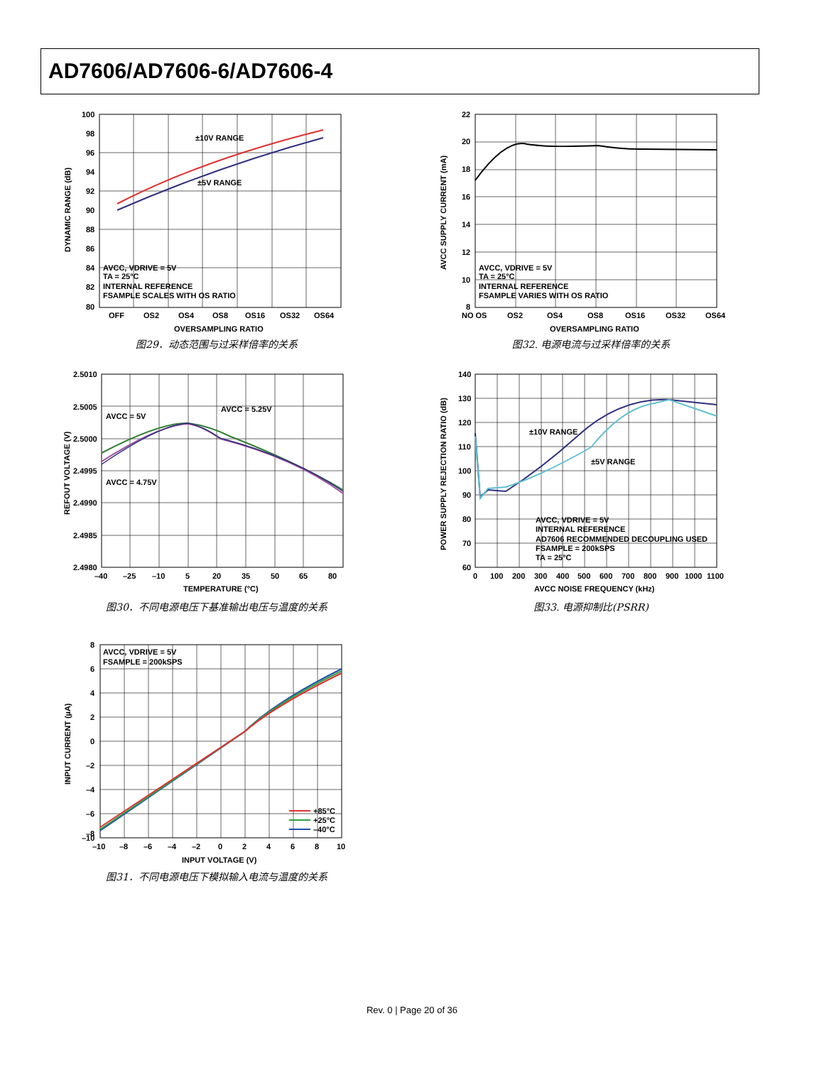AD7606/AD7606-6/AD7606-4
±10V RANGE
±5V RANGE
AVCC, VDRIVE = 5V
TA = 25°C
INTERNAL REFERENCE
FSAMPLE SCALES WITH OS RATIO
100
98
96
94
92
90
88
86
84
82
80
OFF
OS2
OS4
OS8
OS16
OS32
OS64
OVERSAMPLING RATIO
DYNAMIC RANGE (dB)
图29．动态范围与过采样倍率的关系
AVCC, VDRIVE = 5V
TA = 25°C
INTERNAL REFERENCE
FSAMPLE VARIES WITH OS RATIO
22
20
18
16
14
12
10
8
NO OS
OS2
OS4
OS8
OS16
OS32
OS64
OVERSAMPLING RATIO
AVCC SUPPLY CURRENT (mA)
图32. 电源电流与过采样倍率的关系
AVCC = 5V
AVCC = 5.25V
AVCC = 4.75V
2.5010
2.5005
2.5000
2.4995
2.4990
2.4985
2.4980
–40
–25
–10
5
20
35
50
65
80
TEMPERATURE (°C)
REFOUT VOLTAGE (V)
图30．不同电源电压下基准输出电压与温度的关系
±10V RANGE
±5V RANGE
AVCC, VDRIVE = 5V
INTERNAL REFERENCE
AD7606 RECOMMENDED DECOUPLING USED
FSAMPLE = 200kSPS
TA = 25°C
140
130
120
110
100
90
80
70
60
0
100
200
300
400
500
600
700
800
900
1000
1100
AVCC NOISE FREQUENCY (kHz)
POWER SUPPLY REJECTION RATIO (dB)
图33. 电源抑制比(PSRR)
AVCC, VDRIVE = 5V
FSAMPLE = 200kSPS
+85°C
+25°C
–40°C
8
6
4
2
0
–2
–4
–6
–8
–10
–10
–8
–6
–4
–2
0
2
4
6
8
10
INPUT VOLTAGE (V)
INPUT CURRENT (µA)
图31．不同电源电压下模拟输入电流与温度的关系
Rev. 0 | Page 20 of 36